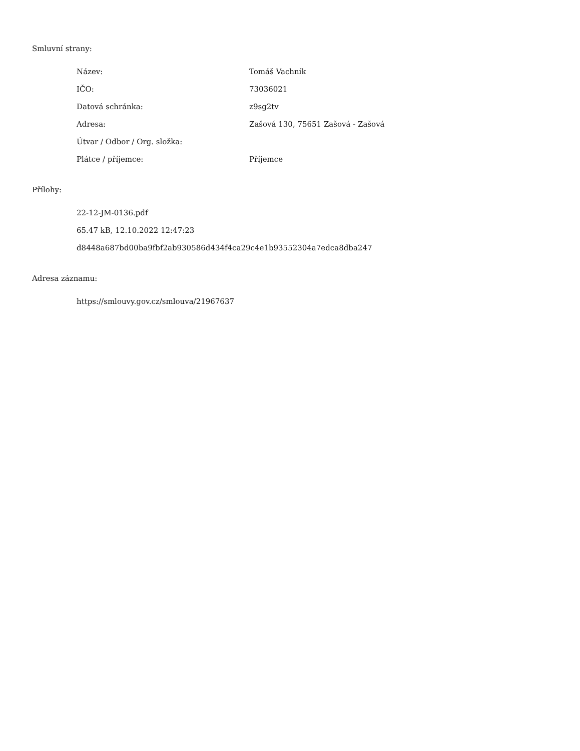Smluvní strany:
| Název: | Tomáš Vachník |
| IČO: | 73036021 |
| Datová schránka: | z9sg2tv |
| Adresa: | Zašová 130, 75651 Zašová - Zašová |
| Útvar / Odbor / Org. složka: | |
| Plátce / příjemce: | Příjemce |
Přílohy:
22-12-JM-0136.pdf
65.47 kB, 12.10.2022 12:47:23
d8448a687bd00ba9fbf2ab930586d434f4ca29c4e1b93552304a7edca8dba247
Adresa záznamu:
https://smlouvy.gov.cz/smlouva/21967637